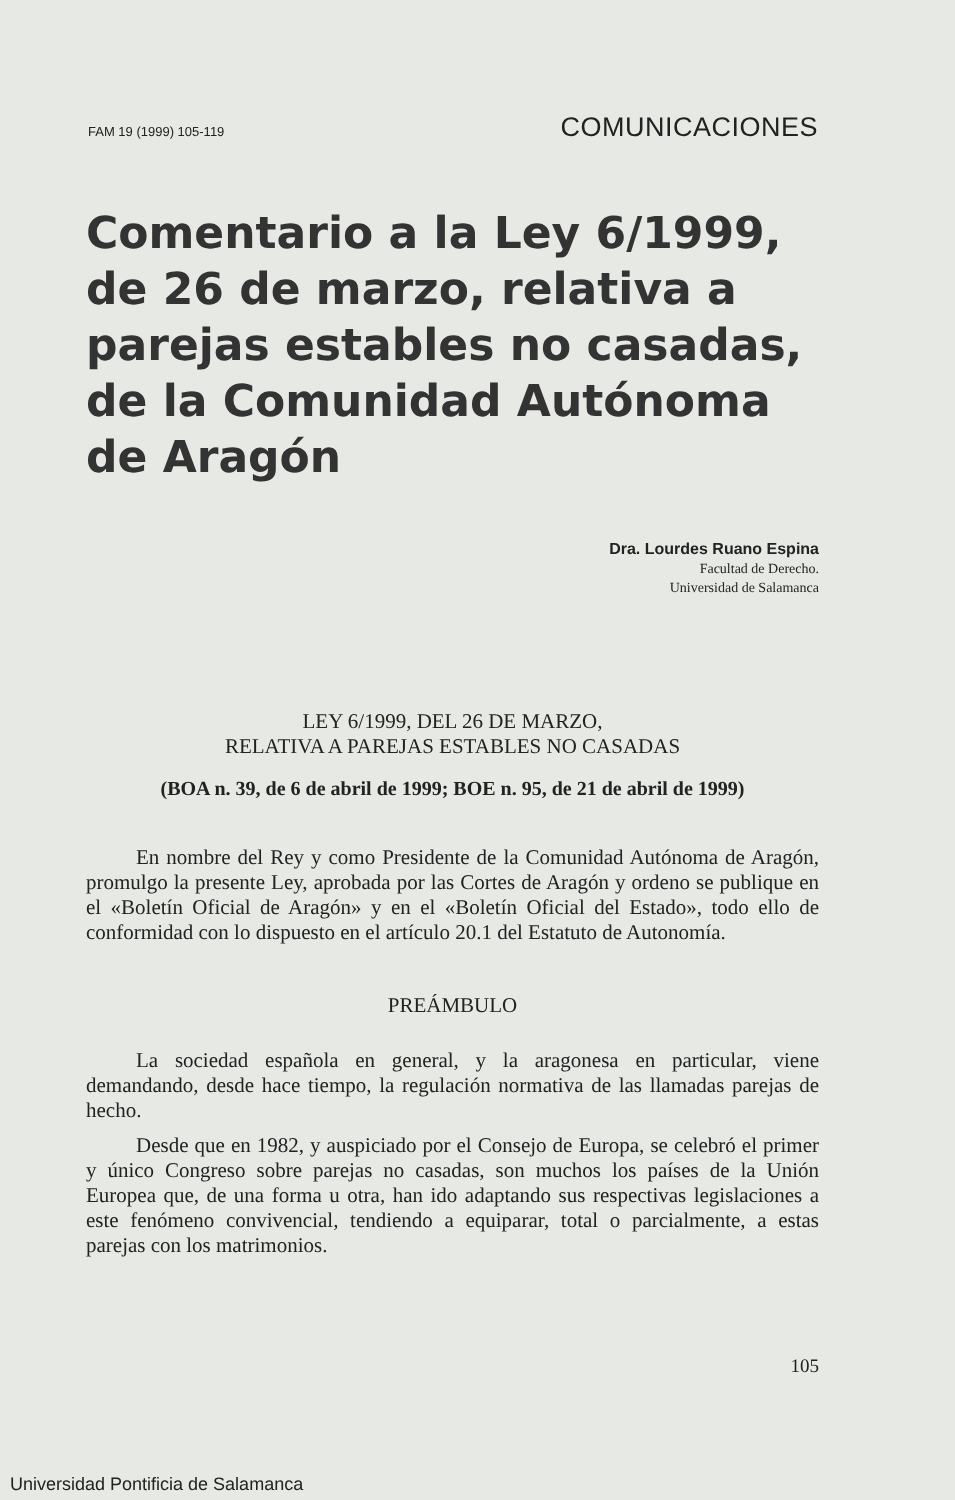FAM 19 (1999) 105-119 COMUNICACIONES
Comentario a la Ley 6/1999, de 26 de marzo, relativa a parejas estables no casadas, de la Comunidad Autónoma de Aragón
Dra. Lourdes Ruano Espina
Facultad de Derecho.
Universidad de Salamanca
LEY 6/1999, DEL 26 DE MARZO,
RELATIVA A PAREJAS ESTABLES NO CASADAS
(BOA n. 39, de 6 de abril de 1999; BOE n. 95, de 21 de abril de 1999)
En nombre del Rey y como Presidente de la Comunidad Autónoma de Aragón, promulgo la presente Ley, aprobada por las Cortes de Aragón y ordeno se publique en el «Boletín Oficial de Aragón» y en el «Boletín Oficial del Estado», todo ello de conformidad con lo dispuesto en el artículo 20.1 del Estatuto de Autonomía.
PREÁMBULO
La sociedad española en general, y la aragonesa en particular, viene demandando, desde hace tiempo, la regulación normativa de las llamadas parejas de hecho.
Desde que en 1982, y auspiciado por el Consejo de Europa, se celebró el primer y único Congreso sobre parejas no casadas, son muchos los países de la Unión Europea que, de una forma u otra, han ido adaptando sus respectivas legislaciones a este fenómeno convivencial, tendiendo a equiparar, total o parcialmente, a estas parejas con los matrimonios.
105
Universidad Pontificia de Salamanca